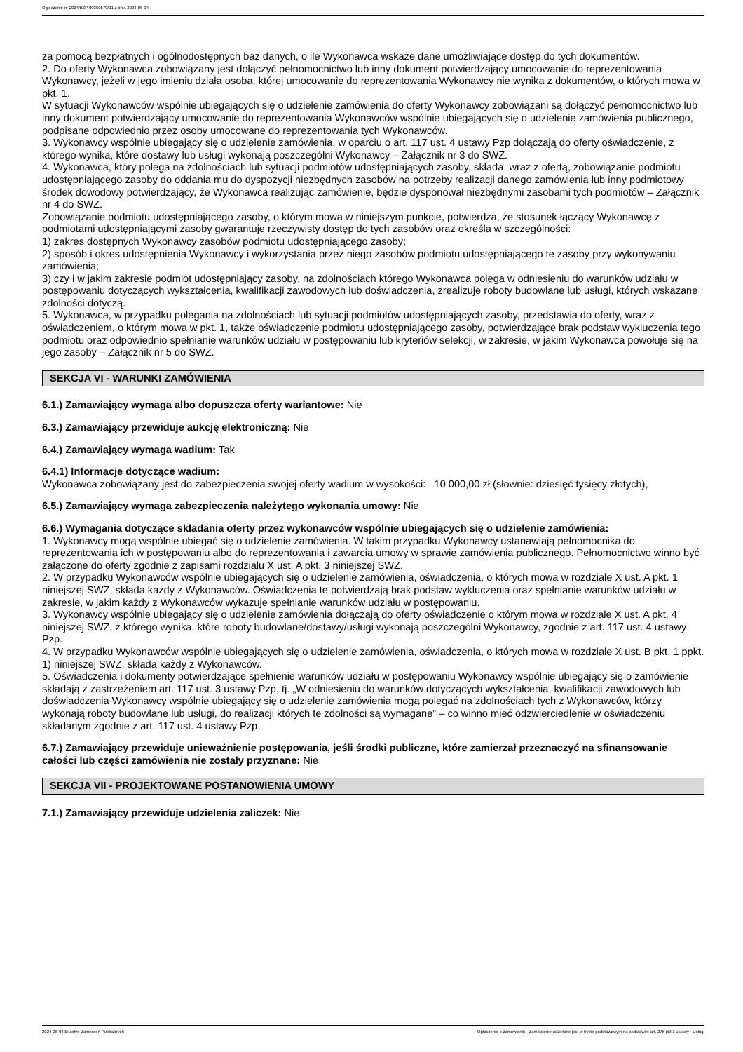Ogłoszenie nr 2024/BZP 00350570/01 z dnia 2024-06-04
za pomocą bezpłatnych i ogólnodostępnych baz danych, o ile Wykonawca wskaże dane umożliwiające dostęp do tych dokumentów.
2. Do oferty Wykonawca zobowiązany jest dołączyć pełnomocnictwo lub inny dokument potwierdzający umocowanie do reprezentowania Wykonawcy, jeżeli w jego imieniu działa osoba, której umocowanie do reprezentowania Wykonawcy nie wynika z dokumentów, o których mowa w pkt. 1.
W sytuacji Wykonawców wspólnie ubiegających się o udzielenie zamówienia do oferty Wykonawcy zobowiązani są dołączyć pełnomocnictwo lub inny dokument potwierdzający umocowanie do reprezentowania Wykonawców wspólnie ubiegających się o udzielenie zamówienia publicznego, podpisane odpowiednio przez osoby umocowane do reprezentowania tych Wykonawców.
3. Wykonawcy wspólnie ubiegający się o udzielenie zamówienia, w oparciu o art. 117 ust. 4 ustawy Pzp dołączają do oferty oświadczenie, z którego wynika, które dostawy lub usługi wykonają poszczególni Wykonawcy – Załącznik nr 3 do SWZ.
4. Wykonawca, który polega na zdolnościach lub sytuacji podmiotów udostępniających zasoby, składa, wraz z ofertą, zobowiązanie podmiotu udostępniającego zasoby do oddania mu do dyspozycji niezbędnych zasobów na potrzeby realizacji danego zamówienia lub inny podmiotowy środek dowodowy potwierdzający, że Wykonawca realizując zamówienie, będzie dysponował niezbędnymi zasobami tych podmiotów – Załącznik nr 4 do SWZ.
Zobowiązanie podmiotu udostępniającego zasoby, o którym mowa w niniejszym punkcie, potwierdza, że stosunek łączący Wykonawcę z podmiotami udostępniającymi zasoby gwarantuje rzeczywisty dostęp do tych zasobów oraz określa w szczególności:
1) zakres dostępnych Wykonawcy zasobów podmiotu udostępniającego zasoby;
2) sposób i okres udostępnienia Wykonawcy i wykorzystania przez niego zasobów podmiotu udostępniającego te zasoby przy wykonywaniu zamówienia;
3) czy i w jakim zakresie podmiot udostępniający zasoby, na zdolnościach którego Wykonawca polega w odniesieniu do warunków udziału w postępowaniu dotyczących wykształcenia, kwalifikacji zawodowych lub doświadczenia, zrealizuje roboty budowlane lub usługi, których wskazane zdolności dotyczą.
5. Wykonawca, w przypadku polegania na zdolnościach lub sytuacji podmiotów udostępniających zasoby, przedstawia do oferty, wraz z oświadczeniem, o którym mowa w pkt. 1, także oświadczenie podmiotu udostępniającego zasoby, potwierdzające brak podstaw wykluczenia tego podmiotu oraz odpowiednio spełnianie warunków udziału w postępowaniu lub kryteriów selekcji, w zakresie, w jakim Wykonawca powołuje się na jego zasoby – Załącznik nr 5 do SWZ.
SEKCJA VI - WARUNKI ZAMÓWIENIA
6.1.) Zamawiający wymaga albo dopuszcza oferty wariantowe: Nie
6.3.) Zamawiający przewiduje aukcję elektroniczną: Nie
6.4.) Zamawiający wymaga wadium: Tak
6.4.1) Informacje dotyczące wadium:
Wykonawca zobowiązany jest do zabezpieczenia swojej oferty wadium w wysokości: 10 000,00 zł (słownie: dziesięć tysięcy złotych),
6.5.) Zamawiający wymaga zabezpieczenia należytego wykonania umowy: Nie
6.6.) Wymagania dotyczące składania oferty przez wykonawców wspólnie ubiegających się o udzielenie zamówienia:
1. Wykonawcy mogą wspólnie ubiegać się o udzielenie zamówienia. W takim przypadku Wykonawcy ustanawiają pełnomocnika do reprezentowania ich w postępowaniu albo do reprezentowania i zawarcia umowy w sprawie zamówienia publicznego. Pełnomocnictwo winno być załączone do oferty zgodnie z zapisami rozdziału X ust. A pkt. 3 niniejszej SWZ.
2. W przypadku Wykonawców wspólnie ubiegających się o udzielenie zamówienia, oświadczenia, o których mowa w rozdziale X ust. A pkt. 1 niniejszej SWZ, składa każdy z Wykonawców. Oświadczenia te potwierdzają brak podstaw wykluczenia oraz spełnianie warunków udziału w zakresie, w jakim każdy z Wykonawców wykazuje spełnianie warunków udziału w postępowaniu.
3. Wykonawcy wspólnie ubiegający się o udzielenie zamówienia dołączają do oferty oświadczenie o którym mowa w rozdziale X ust. A pkt. 4 niniejszej SWZ, z którego wynika, które roboty budowlane/dostawy/usługi wykonają poszczególni Wykonawcy, zgodnie z art. 117 ust. 4 ustawy Pzp.
4. W przypadku Wykonawców wspólnie ubiegających się o udzielenie zamówienia, oświadczenia, o których mowa w rozdziale X ust. B pkt. 1 ppkt. 1) niniejszej SWZ, składa każdy z Wykonawców.
5. Oświadczenia i dokumenty potwierdzające spełnienie warunków udziału w postępowaniu Wykonawcy wspólnie ubiegający się o zamówienie składają z zastrzeżeniem art. 117 ust. 3 ustawy Pzp, tj. „W odniesieniu do warunków dotyczących wykształcenia, kwalifikacji zawodowych lub doświadczenia Wykonawcy wspólnie ubiegający się o udzielenie zamówienia mogą polegać na zdolnościach tych z Wykonawców, którzy wykonają roboty budowlane lub usługi, do realizacji których te zdolności są wymagane” – co winno mieć odzwierciedlenie w oświadczeniu składanym zgodnie z art. 117 ust. 4 ustawy Pzp.
6.7.) Zamawiający przewiduje unieważnienie postępowania, jeśli środki publiczne, które zamierzał przeznaczyć na sfinansowanie całości lub części zamówienia nie zostały przyznane: Nie
SEKCJA VII - PROJEKTOWANE POSTANOWIENIA UMOWY
7.1.) Zamawiający przewiduje udzielenia zaliczek: Nie
2024-06-04 Biuletyn Zamówień Publicznych Ogłoszenie o zamówieniu - Zamówienie udzielane jest w trybie podstawowym na podstawie: art. 275 pkt 1 ustawy - Usługi